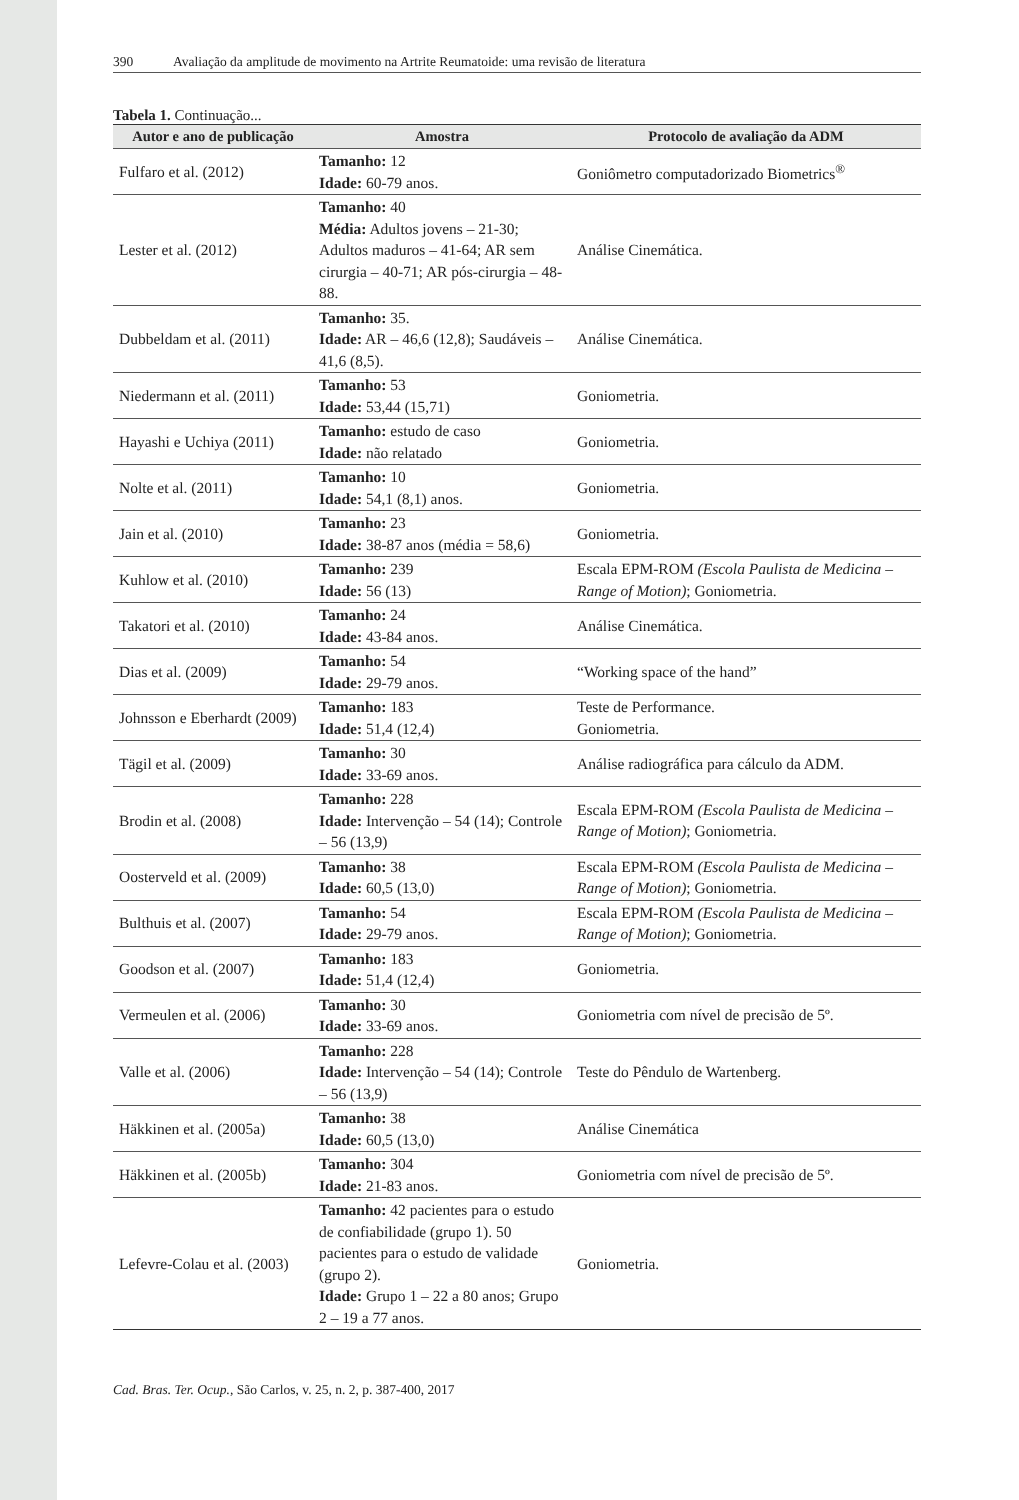390 Avaliação da amplitude de movimento na Artrite Reumatoide: uma revisão de literatura
Tabela 1. Continuação...
| Autor e ano de publicação | Amostra | Protocolo de avaliação da ADM |
| --- | --- | --- |
| Fulfaro et al. (2012) | Tamanho: 12 Idade: 60-79 anos. | Goniômetro computadorizado Biometrics<sup>®</sup> |
| Lester et al. (2012) | Tamanho: 40 Média: Adultos jovens – 21-30; Adultos maduros – 41-64; AR sem cirurgia – 40-71; AR pós-cirurgia – 48-88. | Análise Cinemática. |
| Dubbeldam et al. (2011) | Tamanho: 35. Idade: AR – 46,6 (12,8); Saudáveis – 41,6 (8,5). | Análise Cinemática. |
| Niedermann et al. (2011) | Tamanho: 53 Idade: 53,44 (15,71) | Goniometria. |
| Hayashi e Uchiya (2011) | Tamanho: estudo de caso Idade: não relatado | Goniometria. |
| Nolte et al. (2011) | Tamanho: 10 Idade: 54,1 (8,1) anos. | Goniometria. |
| Jain et al. (2010) | Tamanho: 23 Idade: 38-87 anos (média = 58,6) | Goniometria. |
| Kuhlow et al. (2010) | Tamanho: 239 Idade: 56 (13) | Escala EPM-ROM (Escola Paulista de Medicina – Range of Motion) ; Goniometria. |
| Takatori et al. (2010) | Tamanho: 24 Idade: 43-84 anos. | Análise Cinemática. |
| Dias et al. (2009) | Tamanho: 54 Idade: 29-79 anos. | “Working space of the hand” |
| Johnsson e Eberhardt (2009) | Tamanho: 183 Idade: 51,4 (12,4) | Teste de Performance. Goniometria. |
| Tägil et al. (2009) | Tamanho: 30 Idade: 33-69 anos. | Análise radiográfica para cálculo da ADM. |
| Brodin et al. (2008) | Tamanho: 228 Idade: Intervenção – 54 (14); Controle – 56 (13,9) | Escala EPM-ROM (Escola Paulista de Medicina – Range of Motion) ; Goniometria. |
| Oosterveld et al. (2009) | Tamanho: 38 Idade: 60,5 (13,0) | Escala EPM-ROM (Escola Paulista de Medicina – Range of Motion) ; Goniometria. |
| Bulthuis et al. (2007) | Tamanho: 54 Idade: 29-79 anos. | Escala EPM-ROM (Escola Paulista de Medicina – Range of Motion) ; Goniometria. |
| Goodson et al. (2007) | Tamanho: 183 Idade: 51,4 (12,4) | Goniometria. |
| Vermeulen et al. (2006) | Tamanho: 30 Idade: 33-69 anos. | Goniometria com nível de precisão de 5º. |
| Valle et al. (2006) | Tamanho: 228 Idade: Intervenção – 54 (14); Controle – 56 (13,9) | Teste do Pêndulo de Wartenberg. |
| Häkkinen et al. (2005a) | Tamanho: 38 Idade: 60,5 (13,0) | Análise Cinemática |
| Häkkinen et al. (2005b) | Tamanho: 304 Idade: 21-83 anos. | Goniometria com nível de precisão de 5º. |
| Lefevre-Colau et al. (2003) | Tamanho: 42 pacientes para o estudo de confiabilidade (grupo 1). 50 pacientes para o estudo de validade (grupo 2). Idade: Grupo 1 – 22 a 80 anos; Grupo 2 – 19 a 77 anos. | Goniometria. |
Cad. Bras. Ter. Ocup., São Carlos, v. 25, n. 2, p. 387-400, 2017